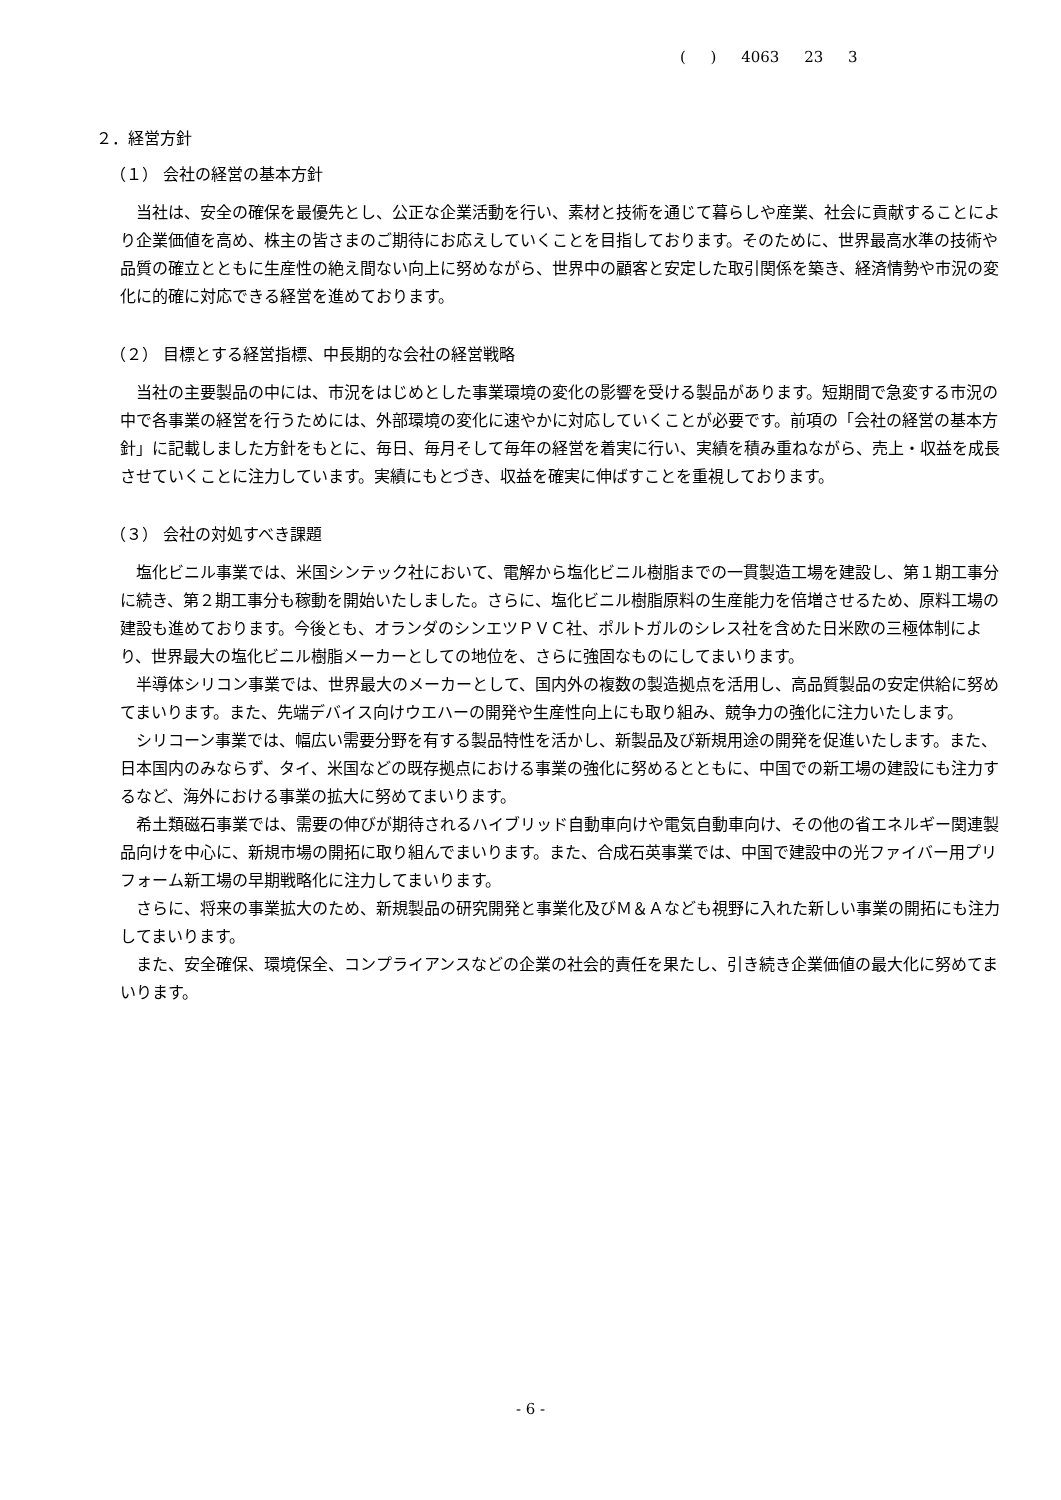( ) 4063 23 3
２．経営方針
（１） 会社の経営の基本方針
当社は、安全の確保を最優先とし、公正な企業活動を行い、素材と技術を通じて暮らしや産業、社会に貢献することにより企業価値を高め、株主の皆さまのご期待にお応えしていくことを目指しております。そのために、世界最高水準の技術や品質の確立とともに生産性の絶え間ない向上に努めながら、世界中の顧客と安定した取引関係を築き、経済情勢や市況の変化に的確に対応できる経営を進めております。
（２） 目標とする経営指標、中長期的な会社の経営戦略
当社の主要製品の中には、市況をはじめとした事業環境の変化の影響を受ける製品があります。短期間で急変する市況の中で各事業の経営を行うためには、外部環境の変化に速やかに対応していくことが必要です。前項の「会社の経営の基本方針」に記載しました方針をもとに、毎日、毎月そして毎年の経営を着実に行い、実績を積み重ねながら、売上・収益を成長させていくことに注力しています。実績にもとづき、収益を確実に伸ばすことを重視しております。
（３） 会社の対処すべき課題
塩化ビニル事業では、米国シンテック社において、電解から塩化ビニル樹脂までの一貫製造工場を建設し、第１期工事分に続き、第２期工事分も稼動を開始いたしました。さらに、塩化ビニル樹脂原料の生産能力を倍増させるため、原料工場の建設も進めております。今後とも、オランダのシンエツＰＶＣ社、ポルトガルのシレス社を含めた日米欧の三極体制により、世界最大の塩化ビニル樹脂メーカーとしての地位を、さらに強固なものにしてまいります。
半導体シリコン事業では、世界最大のメーカーとして、国内外の複数の製造拠点を活用し、高品質製品の安定供給に努めてまいります。また、先端デバイス向けウエハーの開発や生産性向上にも取り組み、競争力の強化に注力いたします。
シリコーン事業では、幅広い需要分野を有する製品特性を活かし、新製品及び新規用途の開発を促進いたします。また、日本国内のみならず、タイ、米国などの既存拠点における事業の強化に努めるとともに、中国での新工場の建設にも注力するなど、海外における事業の拡大に努めてまいります。
希土類磁石事業では、需要の伸びが期待されるハイブリッド自動車向けや電気自動車向け、その他の省エネルギー関連製品向けを中心に、新規市場の開拓に取り組んでまいります。また、合成石英事業では、中国で建設中の光ファイバー用プリフォーム新工場の早期戦略化に注力してまいります。
さらに、将来の事業拡大のため、新規製品の研究開発と事業化及びＭ＆Ａなども視野に入れた新しい事業の開拓にも注力してまいります。
また、安全確保、環境保全、コンプライアンスなどの企業の社会的責任を果たし、引き続き企業価値の最大化に努めてまいります。
- 6 -